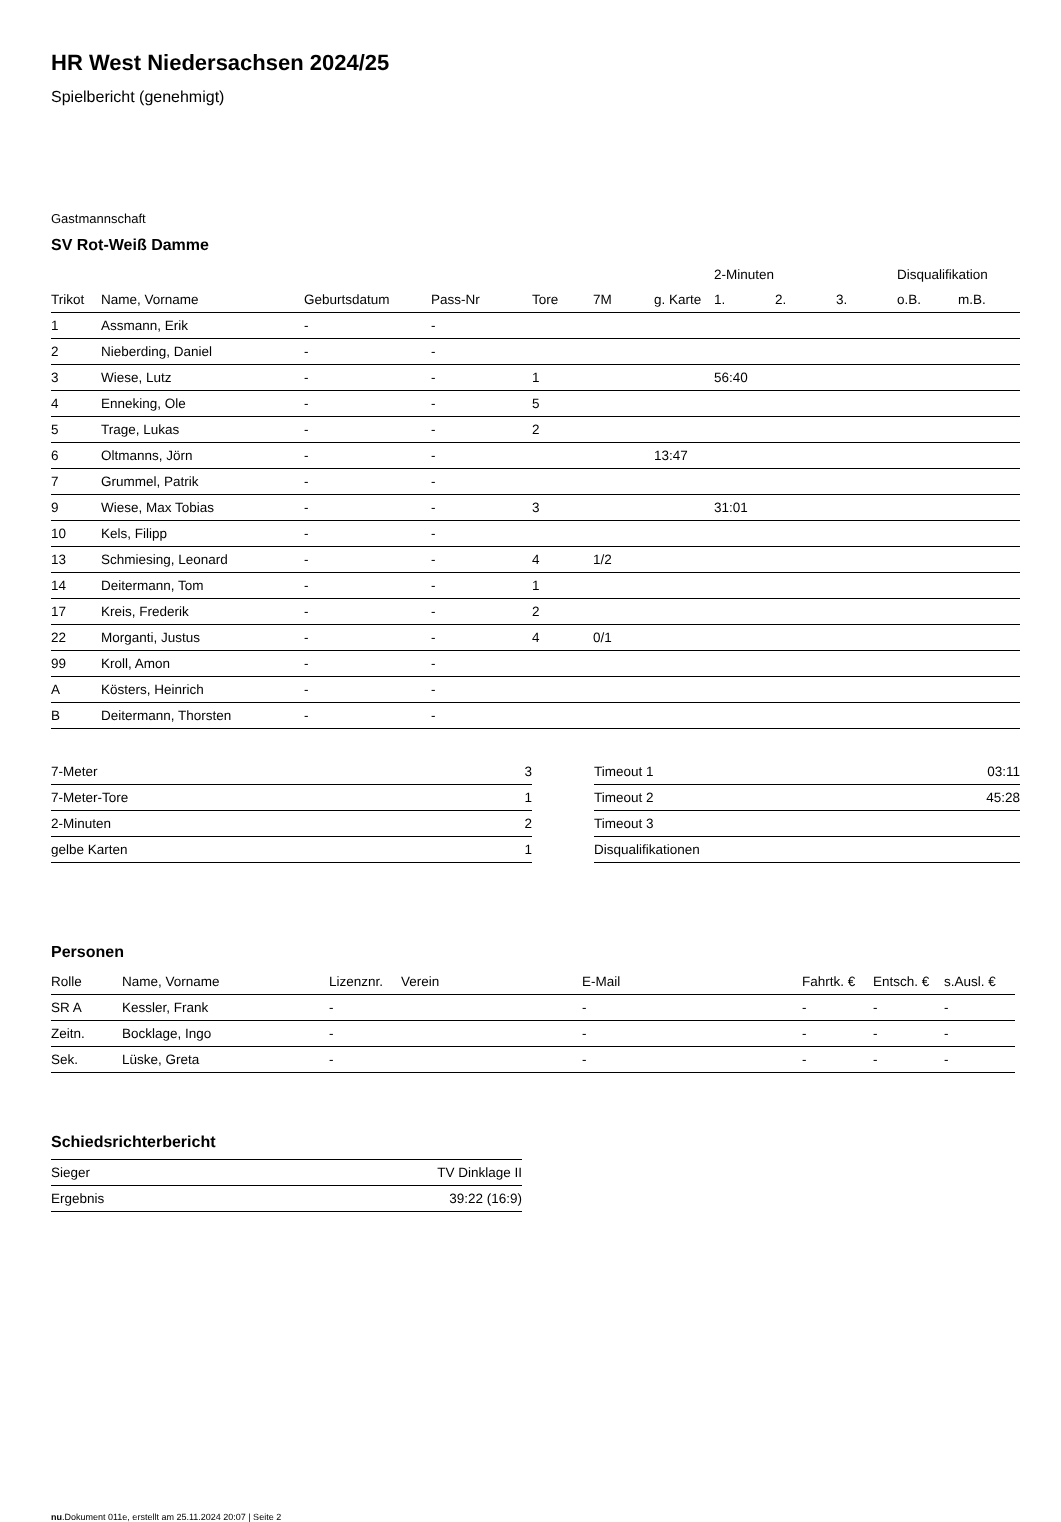HR West Niedersachsen 2024/25
Spielbericht (genehmigt)
Gastmannschaft
SV Rot-Weiß Damme
| | | | | | | | 2-Minuten | | | Disqualifikation | |
| --- | --- | --- | --- | --- | --- | --- | --- | --- | --- | --- | --- |
| Trikot | Name, Vorname | Geburtsdatum | Pass-Nr | Tore | 7M | g. Karte | 1. | 2. | 3. | o.B. | m.B. |
| 1 | Assmann, Erik | - | - | | | | | | | | |
| 2 | Nieberding, Daniel | - | - | | | | | | | | |
| 3 | Wiese, Lutz | - | - | 1 | | | 56:40 | | | | |
| 4 | Enneking, Ole | - | - | 5 | | | | | | | |
| 5 | Trage, Lukas | - | - | 2 | | | | | | | |
| 6 | Oltmanns, Jörn | - | - | | | 13:47 | | | | | |
| 7 | Grummel, Patrik | - | - | | | | | | | | |
| 9 | Wiese, Max Tobias | - | - | 3 | | | 31:01 | | | | |
| 10 | Kels, Filipp | - | - | | | | | | | | |
| 13 | Schmiesing, Leonard | - | - | 4 | 1/2 | | | | | | |
| 14 | Deitermann, Tom | - | - | 1 | | | | | | | |
| 17 | Kreis, Frederik | - | - | 2 | | | | | | | |
| 22 | Morganti, Justus | - | - | 4 | 0/1 | | | | | | |
| 99 | Kroll, Amon | - | - | | | | | | | | |
| A | Kösters, Heinrich | - | - | | | | | | | | |
| B | Deitermann, Thorsten | - | - | | | | | | | | |
| 7-Meter | 3 |
| 7-Meter-Tore | 1 |
| 2-Minuten | 2 |
| gelbe Karten | 1 |
| Timeout 1 | 03:11 |
| Timeout 2 | 45:28 |
| Timeout 3 | |
| Disqualifikationen | |
Personen
| Rolle | Name, Vorname | Lizenznr. | Verein | E-Mail | Fahrtk. € | Entsch. € | s.Ausl. € |
| --- | --- | --- | --- | --- | --- | --- | --- |
| SR A | Kessler, Frank | - | | - | - | - | - |
| Zeitn. | Bocklage, Ingo | - | | - | - | - | - |
| Sek. | Lüske, Greta | - | | - | - | - | - |
Schiedsrichterbericht
| Sieger | TV Dinklage II |
| Ergebnis | 39:22 (16:9) |
nu.Dokument 011e, erstellt am 25.11.2024 20:07 | Seite 2